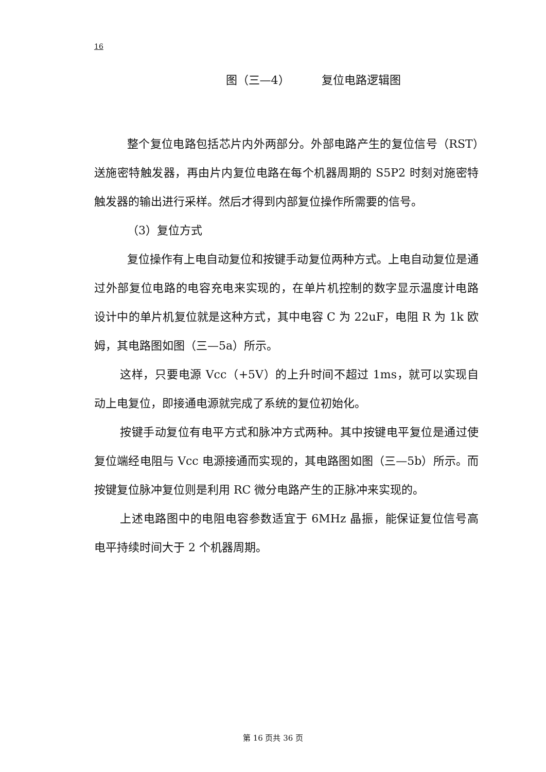16
图（三—4） 复位电路逻辑图
整个复位电路包括芯片内外两部分。外部电路产生的复位信号（RST）送施密特触发器，再由片内复位电路在每个机器周期的 S5P2 时刻对施密特触发器的输出进行采样。然后才得到内部复位操作所需要的信号。
（3）复位方式
复位操作有上电自动复位和按键手动复位两种方式。上电自动复位是通过外部复位电路的电容充电来实现的，在单片机控制的数字显示温度计电路设计中的单片机复位就是这种方式，其中电容 C 为 22uF，电阻 R 为 1k 欧姆，其电路图如图（三—5a）所示。
这样，只要电源 Vcc（+5V）的上升时间不超过 1ms，就可以实现自动上电复位，即接通电源就完成了系统的复位初始化。
按键手动复位有电平方式和脉冲方式两种。其中按键电平复位是通过使复位端经电阻与 Vcc 电源接通而实现的，其电路图如图（三—5b）所示。而按键复位脉冲复位则是利用 RC 微分电路产生的正脉冲来实现的。
上述电路图中的电阻电容参数适宜于 6MHz 晶振，能保证复位信号高电平持续时间大于 2 个机器周期。
第 16 页共 36 页